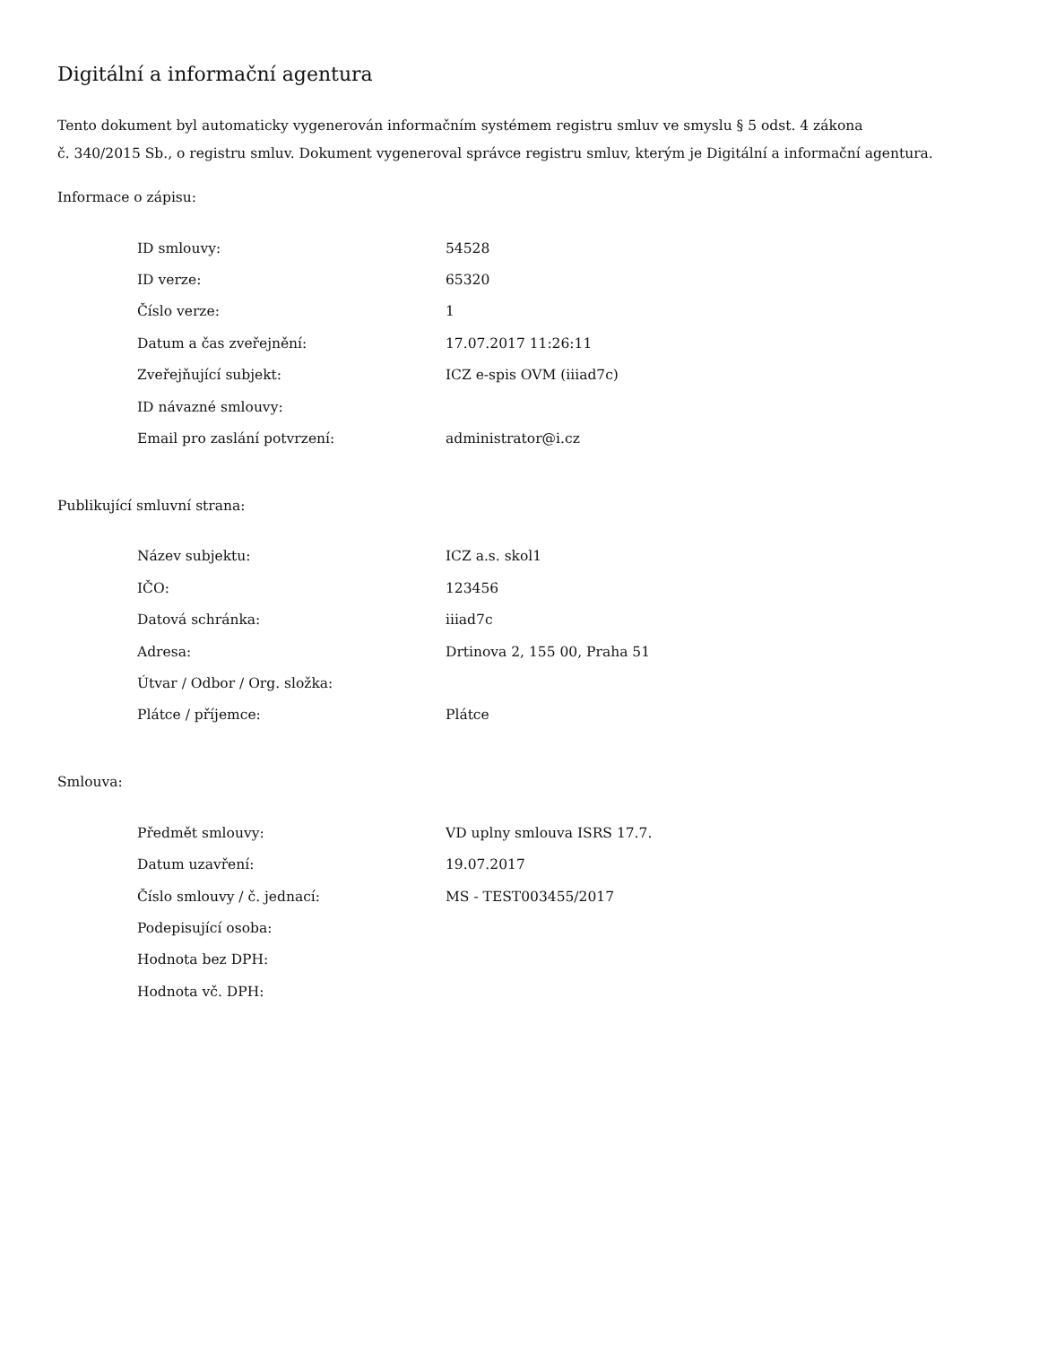Digitální a informační agentura
Tento dokument byl automaticky vygenerován informačním systémem registru smluv ve smyslu § 5 odst. 4 zákona
č. 340/2015 Sb., o registru smluv. Dokument vygeneroval správce registru smluv, kterým je Digitální a informační agentura.
Informace o zápisu:
| ID smlouvy: | 54528 |
| ID verze: | 65320 |
| Číslo verze: | 1 |
| Datum a čas zveřejnění: | 17.07.2017 11:26:11 |
| Zveřejňující subjekt: | ICZ e-spis OVM (iiiad7c) |
| ID návazné smlouvy: | |
| Email pro zaslání potvrzení: | administrator@i.cz |
Publikující smluvní strana:
| Název subjektu: | ICZ a.s. skol1 |
| IČO: | 123456 |
| Datová schránka: | iiiad7c |
| Adresa: | Drtinova 2, 155 00, Praha 51 |
| Útvar / Odbor / Org. složka: | |
| Plátce / příjemce: | Plátce |
Smlouva:
| Předmět smlouvy: | VD uplny smlouva ISRS 17.7. |
| Datum uzavření: | 19.07.2017 |
| Číslo smlouvy / č. jednací: | MS - TEST003455/2017 |
| Podepisující osoba: | |
| Hodnota bez DPH: | |
| Hodnota vč. DPH: | |